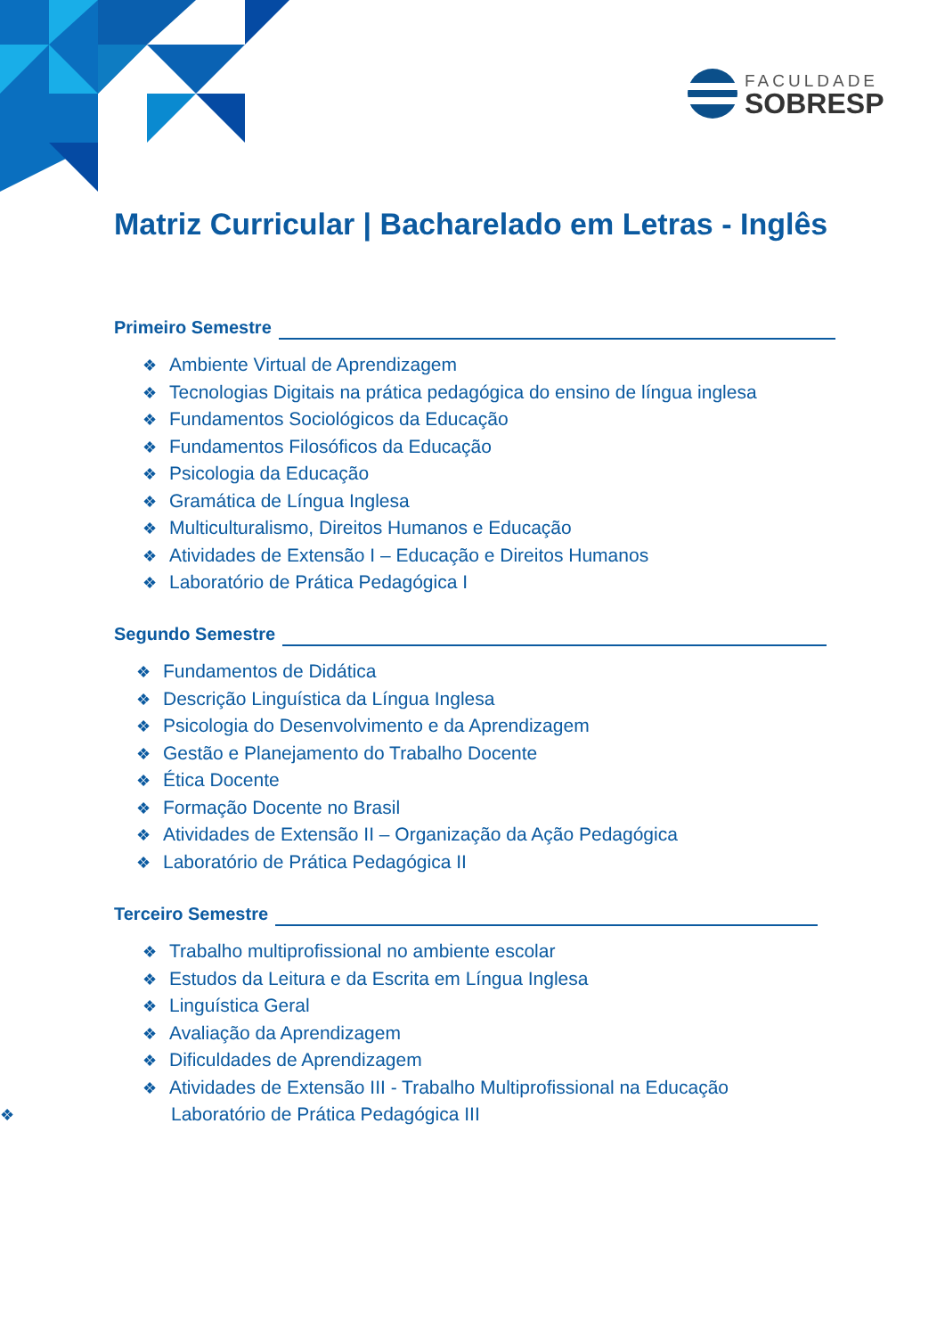FACULDADE
SOBRESP
Matriz Curricular | Bacharelado em Letras - Inglês
Primeiro Semestre
❖ Ambiente Virtual de Aprendizagem
❖ Tecnologias Digitais na prática pedagógica do ensino de língua inglesa
❖ Fundamentos Sociológicos da Educação
❖ Fundamentos Filosóficos da Educação
❖ Psicologia da Educação
❖ Gramática de Língua Inglesa
❖ Multiculturalismo, Direitos Humanos e Educação
❖ Atividades de Extensão I – Educação e Direitos Humanos
❖ Laboratório de Prática Pedagógica I
Segundo Semestre
❖ Fundamentos de Didática
❖ Descrição Linguística da Língua Inglesa
❖ Psicologia do Desenvolvimento e da Aprendizagem
❖ Gestão e Planejamento do Trabalho Docente
❖ Ética Docente
❖ Formação Docente no Brasil
❖ Atividades de Extensão II – Organização da Ação Pedagógica
❖ Laboratório de Prática Pedagógica II
Terceiro Semestre
❖ Trabalho multiprofissional no ambiente escolar
❖ Estudos da Leitura e da Escrita em Língua Inglesa
❖ Linguística Geral
❖ Avaliação da Aprendizagem
❖ Dificuldades de Aprendizagem
❖ Atividades de Extensão III - Trabalho Multiprofissional na Educação
❖ Laboratório de Prática Pedagógica III